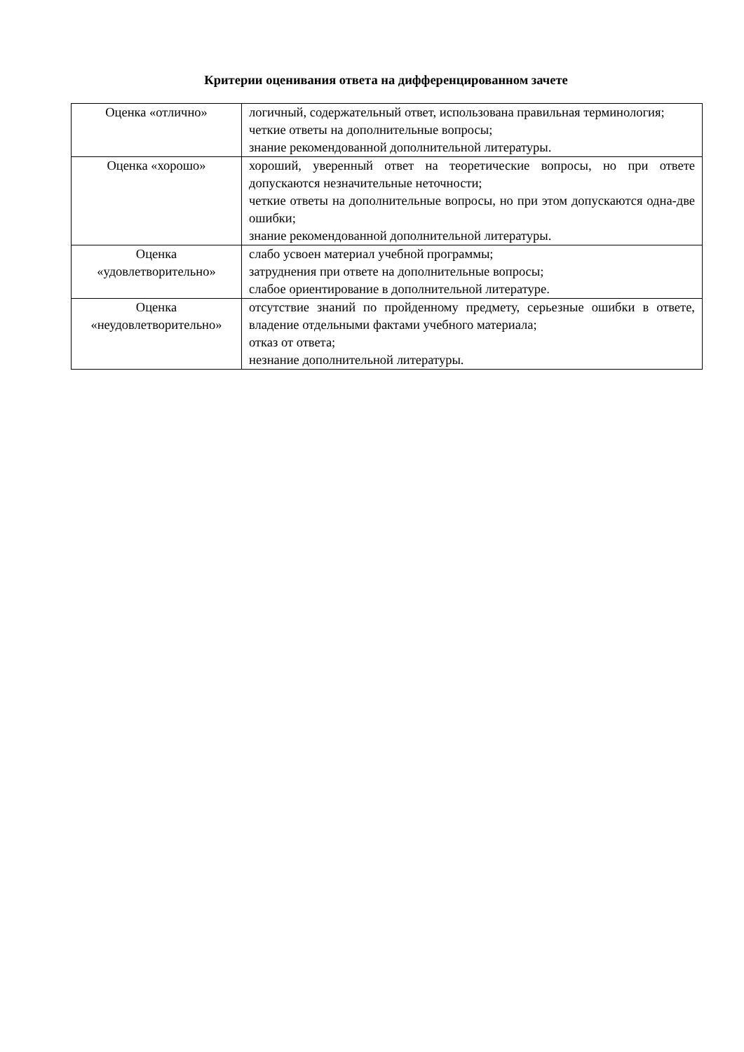Критерии оценивания ответа на дифференцированном зачете
| Оценка «отлично» | логичный, содержательный ответ, использована правильная терминология; четкие ответы на дополнительные вопросы; знание рекомендованной дополнительной литературы. |
| Оценка «хорошо» | хороший, уверенный ответ на теоретические вопросы, но при ответе допускаются незначительные неточности; четкие ответы на дополнительные вопросы, но при этом допускаются одна-две ошибки; знание рекомендованной дополнительной литературы. |
| Оценка «удовлетворительно» | слабо усвоен материал учебной программы; затруднения при ответе на дополнительные вопросы; слабое ориентирование в дополнительной литературе. |
| Оценка «неудовлетворительно» | отсутствие знаний по пройденному предмету, серьезные ошибки в ответе, владение отдельными фактами учебного материала; отказ от ответа; незнание дополнительной литературы. |